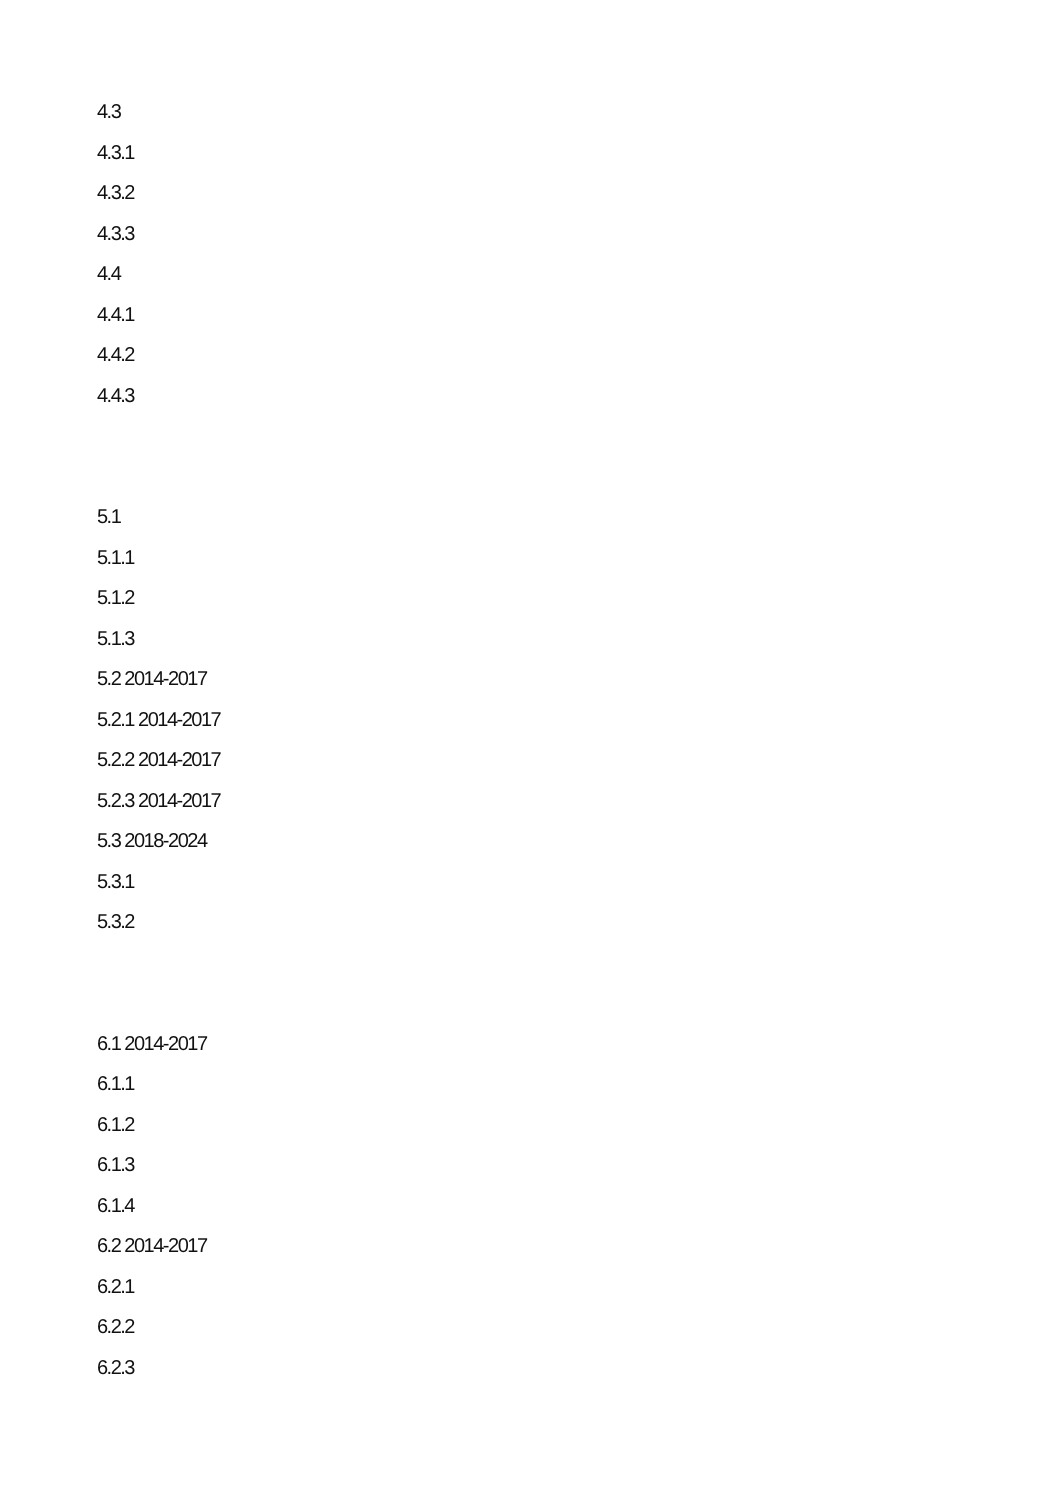4.3
4.3.1
4.3.2
4.3.3
4.4
4.4.1
4.4.2
4.4.3
5.1
5.1.1
5.1.2
5.1.3
5.2 2014-2017
5.2.1 2014-2017
5.2.2 2014-2017
5.2.3 2014-2017
5.3 2018-2024
5.3.1
5.3.2
6.1 2014-2017
6.1.1
6.1.2
6.1.3
6.1.4
6.2 2014-2017
6.2.1
6.2.2
6.2.3